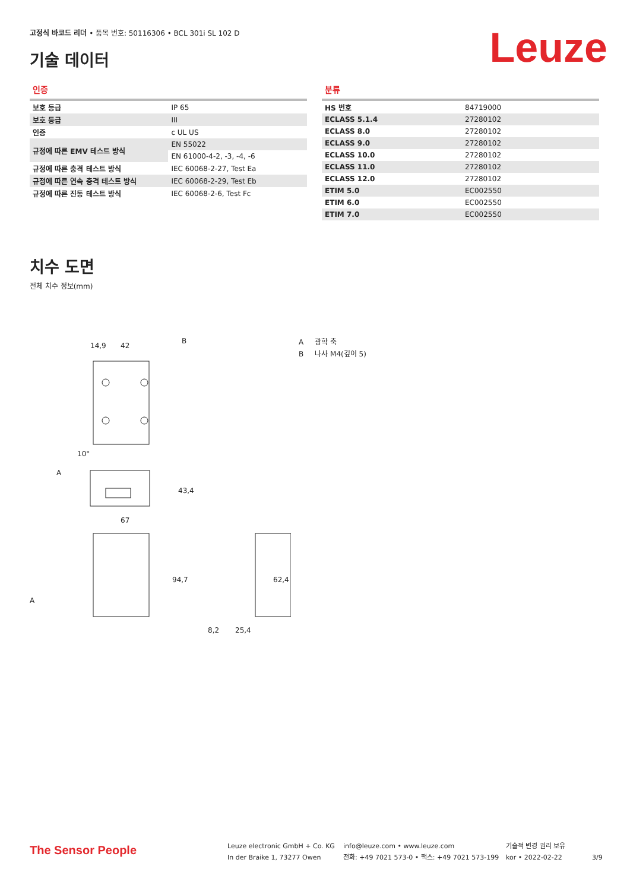고정식 바코드 리더 • 품목 번호: 50116306 • BCL 301i SL 102 D
기술 데이터 Leuze
인증
| 보호 등급 | IP 65 |
| 보호 등급 | III |
| 인증 | c UL US |
| 규정에 따른 EMV 테스트 방식 | EN 55022 |
| | EN 61000-4-2, -3, -4, -6 |
| 규정에 따른 충격 테스트 방식 | IEC 60068-2-27, Test Ea |
| 규정에 따른 연속 충격 테스트 방식 | IEC 60068-2-29, Test Eb |
| 규정에 따른 진동 테스트 방식 | IEC 60068-2-6, Test Fc |
분류
| HS 번호 | 84719000 |
| ECLASS 5.1.4 | 27280102 |
| ECLASS 8.0 | 27280102 |
| ECLASS 9.0 | 27280102 |
| ECLASS 10.0 | 27280102 |
| ECLASS 11.0 | 27280102 |
| ECLASS 12.0 | 27280102 |
| ETIM 5.0 | EC002550 |
| ETIM 6.0 | EC002550 |
| ETIM 7.0 | EC002550 |
치수 도면
전체 치수 정보(mm)
14,9
42
B
43,4
67
94,7
8,2
25,4
62,4
A
A
10°
A 광학 축
B 나사 M4(깊이 5)
The Sensor People
Leuze electronic GmbH + Co. KG
In der Braike 1, 73277 Owen
info@leuze.com • www.leuze.com
전화: +49 7021 573-0 • 팩스: +49 7021 573-199
기술적 변경 권리 보유
kor • 2022-02-22
3/9